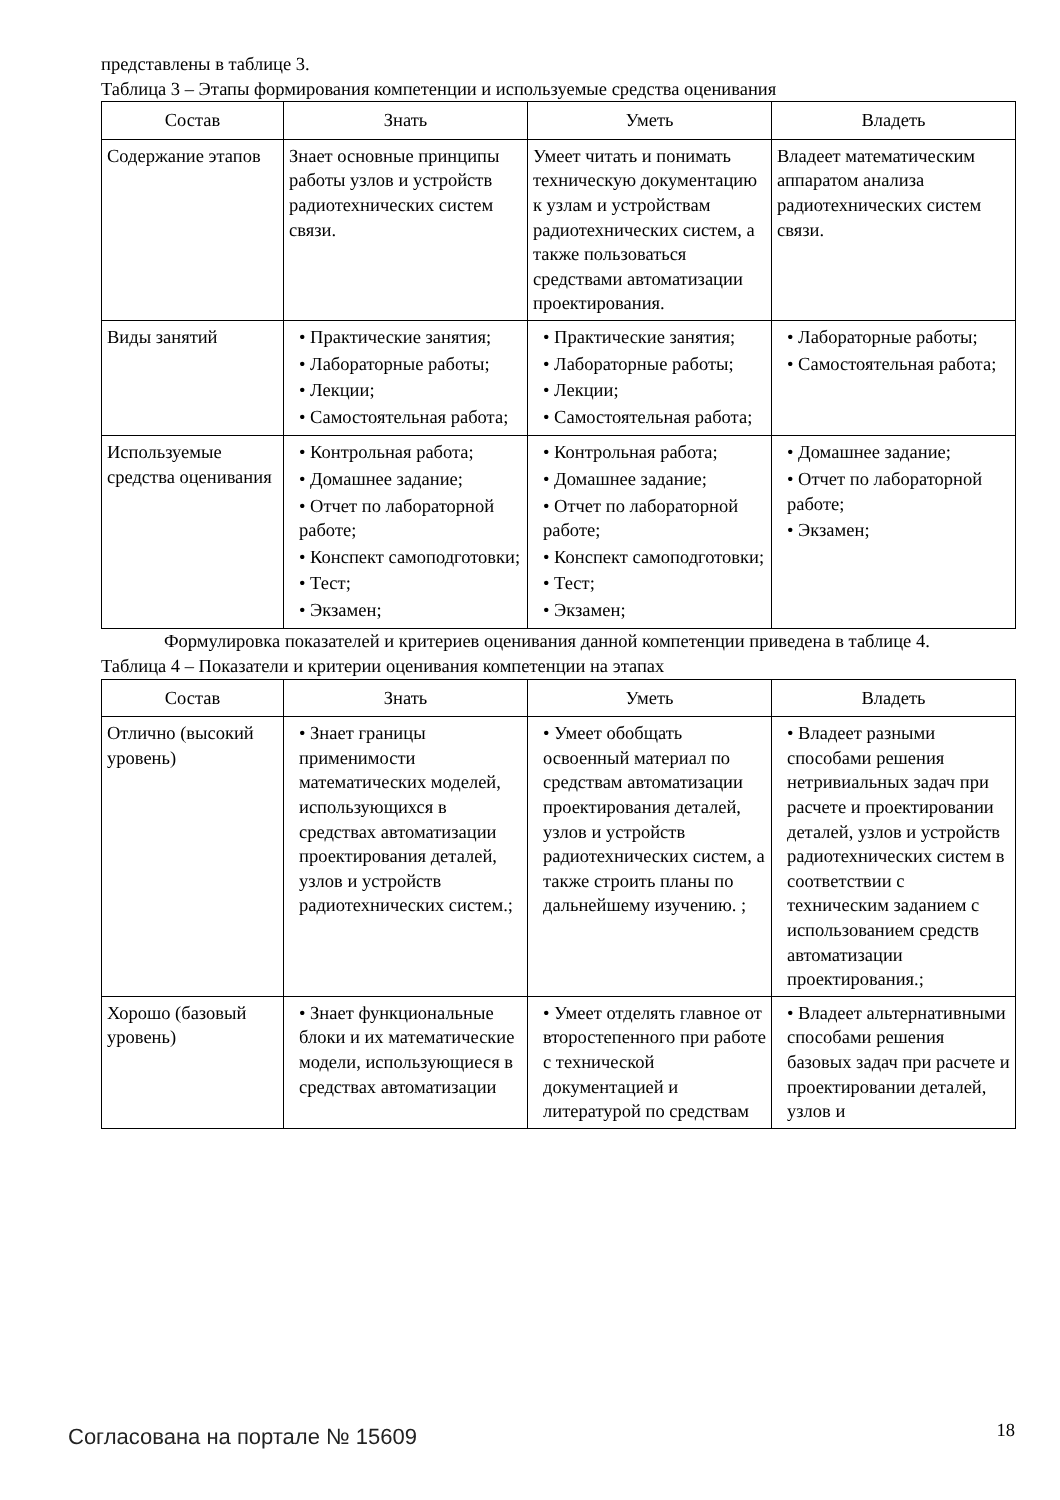представлены в таблице 3.
Таблица 3 – Этапы формирования компетенции и используемые средства оценивания
| Состав | Знать | Уметь | Владеть |
| --- | --- | --- | --- |
| Содержание этапов | Знает основные принципы работы узлов и устройств радиотехнических систем связи. | Умеет читать и понимать техническую документацию к узлам и устройствам радиотехнических систем, а также пользоваться средствами автоматизации проектирования. | Владеет математическим аппаратом анализа радиотехнических систем связи. |
| Виды занятий | • Практические занятия; • Лабораторные работы; • Лекции; • Самостоятельная работа; | • Практические занятия; • Лабораторные работы; • Лекции; • Самостоятельная работа; | • Лабораторные работы; • Самостоятельная работа; |
| Используемые средства оценивания | • Контрольная работа; • Домашнее задание; • Отчет по лабораторной работе; • Конспект самоподготовки; • Тест; • Экзамен; | • Контрольная работа; • Домашнее задание; • Отчет по лабораторной работе; • Конспект самоподготовки; • Тест; • Экзамен; | • Домашнее задание; • Отчет по лабораторной работе; • Экзамен; |
Формулировка показателей и критериев оценивания данной компетенции приведена в таблице 4.
Таблица 4 – Показатели и критерии оценивания компетенции на этапах
| Состав | Знать | Уметь | Владеть |
| --- | --- | --- | --- |
| Отлично (высокий уровень) | • Знает границы применимости математических моделей, использующихся в средствах автоматизации проектирования деталей, узлов и устройств радиотехнических систем.; | • Умеет обобщать освоенный материал по средствам автоматизации проектирования деталей, узлов и устройств радиотехнических систем, а также строить планы по дальнейшему изучению. ; | • Владеет разными способами решения нетривиальных задач при расчете и проектировании деталей, узлов и устройств радиотехнических систем в соответствии с техническим заданием с использованием средств автоматизации проектирования.; |
| Хорошо (базовый уровень) | • Знает функциональные блоки и их математические модели, использующиеся в средствах автоматизации | • Умеет отделять главное от второстепенного при работе с технической документацией и литературой по средствам | • Владеет альтернативными способами решения базовых задач при расчете и проектировании деталей, узлов и |
Согласована на портале № 15609 18